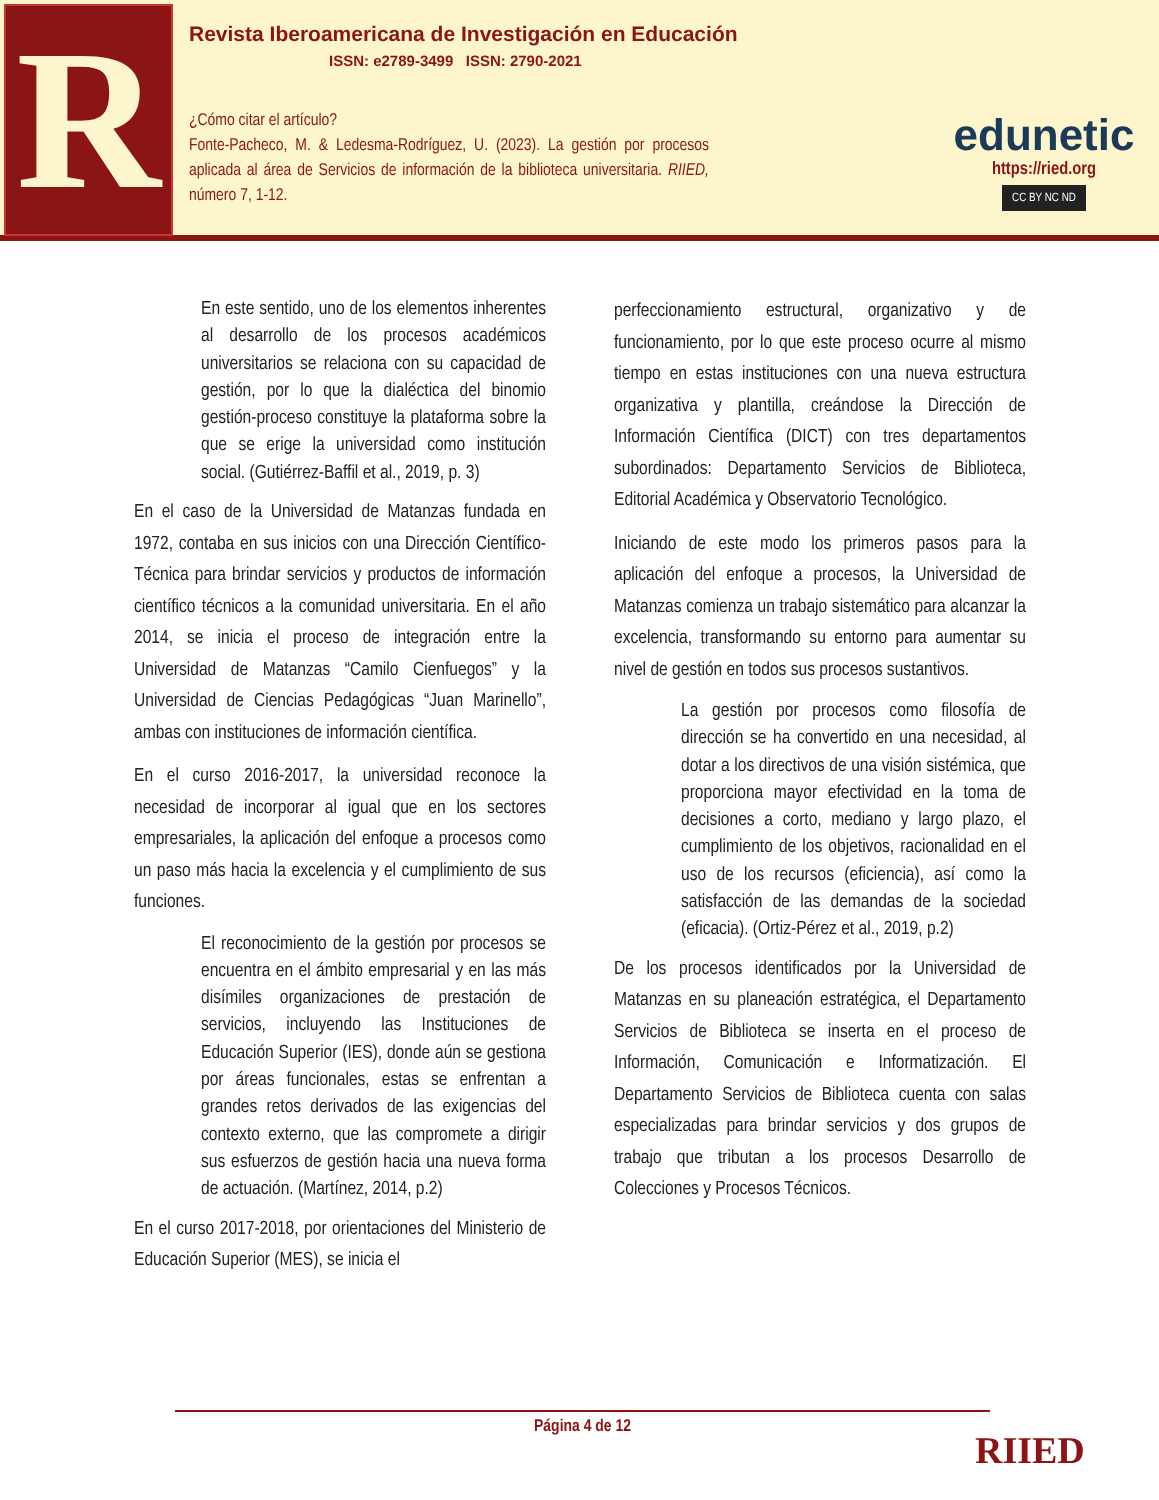R
Revista Iberoamericana de Investigación en Educación
ISSN: e2789-3499 ISSN: 2790-2021
¿Cómo citar el artículo?
Fonte-Pacheco, M. & Ledesma-Rodríguez, U. (2023). La gestión por procesos aplicada al área de Servicios de información de la biblioteca universitaria. RIIED, número 7, 1-12.
edunetic
https://ried.org
CC BY NC ND
En este sentido, uno de los elementos inherentes al desarrollo de los procesos académicos universitarios se relaciona con su capacidad de gestión, por lo que la dialéctica del binomio gestión-proceso constituye la plataforma sobre la que se erige la universidad como institución social. (Gutiérrez-Baffil et al., 2019, p. 3)
En el caso de la Universidad de Matanzas fundada en 1972, contaba en sus inicios con una Dirección Científico-Técnica para brindar servicios y productos de información científico técnicos a la comunidad universitaria. En el año 2014, se inicia el proceso de integración entre la Universidad de Matanzas “Camilo Cienfuegos” y la Universidad de Ciencias Pedagógicas “Juan Marinello”, ambas con instituciones de información científica.
En el curso 2016-2017, la universidad reconoce la necesidad de incorporar al igual que en los sectores empresariales, la aplicación del enfoque a procesos como un paso más hacia la excelencia y el cumplimiento de sus funciones.
El reconocimiento de la gestión por procesos se encuentra en el ámbito empresarial y en las más disímiles organizaciones de prestación de servicios, incluyendo las Instituciones de Educación Superior (IES), donde aún se gestiona por áreas funcionales, estas se enfrentan a grandes retos derivados de las exigencias del contexto externo, que las compromete a dirigir sus esfuerzos de gestión hacia una nueva forma de actuación. (Martínez, 2014, p.2)
En el curso 2017-2018, por orientaciones del Ministerio de Educación Superior (MES), se inicia el
perfeccionamiento estructural, organizativo y de funcionamiento, por lo que este proceso ocurre al mismo tiempo en estas instituciones con una nueva estructura organizativa y plantilla, creándose la Dirección de Información Científica (DICT) con tres departamentos subordinados: Departamento Servicios de Biblioteca, Editorial Académica y Observatorio Tecnológico.
Iniciando de este modo los primeros pasos para la aplicación del enfoque a procesos, la Universidad de Matanzas comienza un trabajo sistemático para alcanzar la excelencia, transformando su entorno para aumentar su nivel de gestión en todos sus procesos sustantivos.
La gestión por procesos como filosofía de dirección se ha convertido en una necesidad, al dotar a los directivos de una visión sistémica, que proporciona mayor efectividad en la toma de decisiones a corto, mediano y largo plazo, el cumplimiento de los objetivos, racionalidad en el uso de los recursos (eficiencia), así como la satisfacción de las demandas de la sociedad (eficacia). (Ortiz-Pérez et al., 2019, p.2)
De los procesos identificados por la Universidad de Matanzas en su planeación estratégica, el Departamento Servicios de Biblioteca se inserta en el proceso de Información, Comunicación e Informatización. El Departamento Servicios de Biblioteca cuenta con salas especializadas para brindar servicios y dos grupos de trabajo que tributan a los procesos Desarrollo de Colecciones y Procesos Técnicos.
Página 4 de 12
RIIED